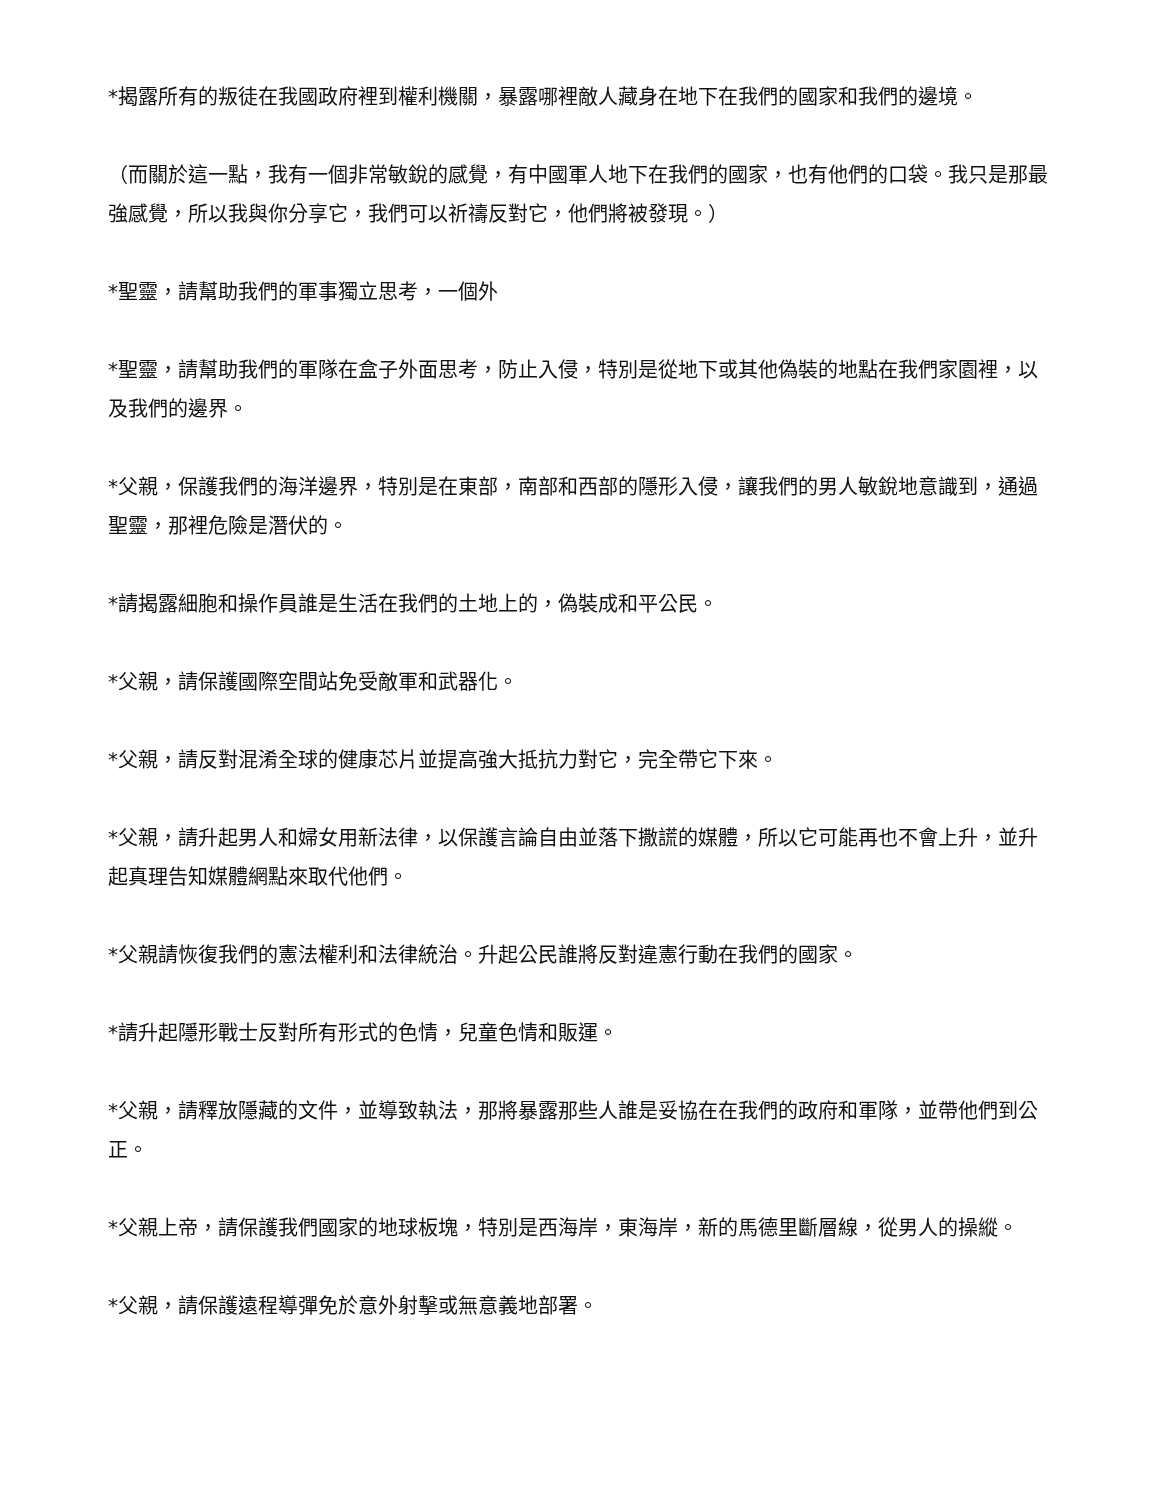*揭露所有的叛徒在我國政府裡到權利機關，暴露哪裡敵人藏身在地下在我們的國家和我們的邊境。
（而關於這一點，我有一個非常敏銳的感覺，有中國軍人地下在我們的國家，也有他們的口袋。我只是那最強感覺，所以我與你分享它，我們可以祈禱反對它，他們將被發現。）
*聖靈，請幫助我們的軍事獨立思考，一個外
*聖靈，請幫助我們的軍隊在盒子外面思考，防止入侵，特別是從地下或其他偽裝的地點在我們家園裡，以及我們的邊界。
*父親，保護我們的海洋邊界，特別是在東部，南部和西部的隱形入侵，讓我們的男人敏銳地意識到，通過聖靈，那裡危險是潛伏的。
*請揭露細胞和操作員誰是生活在我們的土地上的，偽裝成和平公民。
*父親，請保護國際空間站免受敵軍和武器化。
*父親，請反對混淆全球的健康芯片並提高強大抵抗力對它，完全帶它下來。
*父親，請升起男人和婦女用新法律，以保護言論自由並落下撒謊的媒體，所以它可能再也不會上升，並升起真理告知媒體網點來取代他們。
*父親請恢復我們的憲法權利和法律統治。升起公民誰將反對違憲行動在我們的國家。
*請升起隱形戰士反對所有形式的色情，兒童色情和販運。
*父親，請釋放隱藏的文件，並導致執法，那將暴露那些人誰是妥協在在我們的政府和軍隊，並帶他們到公正。
*父親上帝，請保護我們國家的地球板塊，特別是西海岸，東海岸，新的馬德里斷層線，從男人的操縱。
*父親，請保護遠程導彈免於意外射擊或無意義地部署。